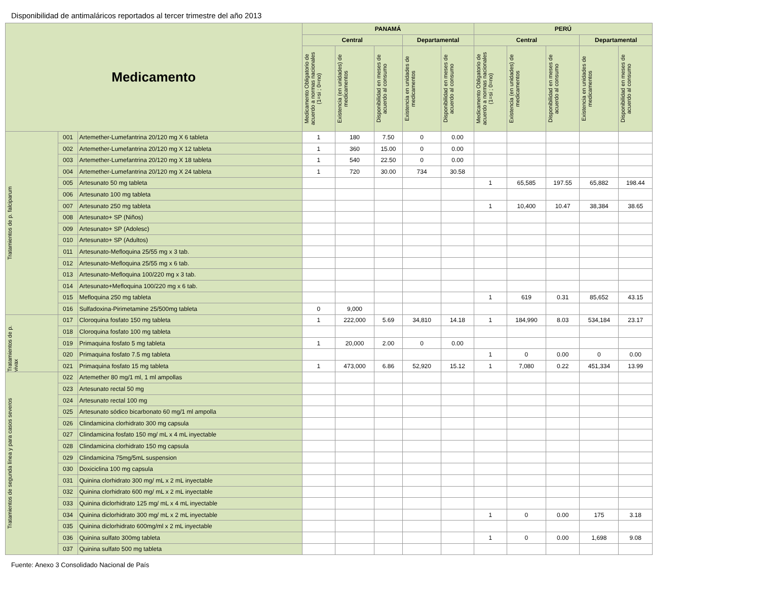Disponibilidad de antimaláricos reportados al tercer trimestre del año 2013
| Medicamento | | | PANAMÁ | | | | | PERÚ | | | | |
| --- | --- | --- | --- | --- | --- | --- | --- | --- | --- | --- | --- | --- |
| | | | Central | | | Departamental | | Central | | | Departamental | |
| | | | Medicamento Obligatorio de acuerdo a normas nacionales (1=si ; 0=no) | Existencia (en unidades) de medicamentos | Disponibilidad en meses de acuerdo al consumo | Existencia en unidades de medicamentos | Disponibilidad en meses de acuerdo al consumo | Medicamento Obligatorio de acuerdo a normas nacionales (1=si ; 0=no) | Existencia (en unidades) de medicamentos | Disponibilidad en meses de acuerdo al consumo | Existencia en unidades de medicamentos | Disponibilidad en meses de acuerdo al consumo |
| Tratamientos de p. falciparum | 001 | Artemether-Lumefantrina 20/120 mg X 6 tableta | 1 | 180 | 7.50 | 0 | 0.00 | | | | | |
| | 002 | Artemether-Lumefantrina 20/120 mg X 12 tableta | 1 | 360 | 15.00 | 0 | 0.00 | | | | | |
| | 003 | Artemether-Lumefantrina 20/120 mg X 18 tableta | 1 | 540 | 22.50 | 0 | 0.00 | | | | | |
| | 004 | Artemether-Lumefantrina 20/120 mg X 24 tableta | 1 | 720 | 30.00 | 734 | 30.58 | | | | | |
| | 005 | Artesunato 50 mg tableta | | | | | | 1 | 65,585 | 197.55 | 65,882 | 198.44 |
| | 006 | Artesunato 100 mg tableta | | | | | | | | | | |
| | 007 | Artesunato 250 mg tableta | | | | | | 1 | 10,400 | 10.47 | 38,384 | 38.65 |
| | 008 | Artesunato+ SP (Niños) | | | | | | | | | | |
| | 009 | Artesunato+ SP (Adolesc) | | | | | | | | | | |
| | 010 | Artesunato+ SP (Adultos) | | | | | | | | | | |
| | 011 | Artesunato-Mefloquina 25/55 mg x 3 tab. | | | | | | | | | | |
| | 012 | Artesunato-Mefloquina 25/55 mg x 6 tab. | | | | | | | | | | |
| | 013 | Artesunato-Mefloquina 100/220 mg x 3 tab. | | | | | | | | | | |
| | 014 | Artesunato+Mefloquina 100/220 mg x 6 tab. | | | | | | | | | | |
| | 015 | Mefloquina 250 mg tableta | | | | | | 1 | 619 | 0.31 | 85,652 | 43.15 |
| | 016 | Sulfadoxina-Pirimetamine 25/500mg tableta | 0 | 9,000 | | | | | | | | |
| Tratamientos de p. vivax | 017 | Cloroquina fosfato 150 mg tableta | 1 | 222,000 | 5.69 | 34,810 | 14.18 | 1 | 184,990 | 8.03 | 534,184 | 23.17 |
| | 018 | Cloroquina fosfato 100 mg tableta | | | | | | | | | | |
| | 019 | Primaquina fosfato 5 mg tableta | 1 | 20,000 | 2.00 | 0 | 0.00 | | | | | |
| | 020 | Primaquina fosfato 7.5 mg tableta | | | | | | 1 | 0 | 0.00 | 0 | 0.00 |
| | 021 | Primaquina fosfato 15 mg tableta | 1 | 473,000 | 6.86 | 52,920 | 15.12 | 1 | 7,080 | 0.22 | 451,334 | 13.99 |
| Tratamientos de segunda línea y para casos severos | 022 | Artemether 80 mg/1 ml, 1 ml ampollas | | | | | | | | | | |
| | 023 | Artesunato rectal 50 mg | | | | | | | | | | |
| | 024 | Artesunato rectal 100 mg | | | | | | | | | | |
| | 025 | Artesunato sódico bicarbonato 60 mg/1 ml ampolla | | | | | | | | | | |
| | 026 | Clindamicina clorhidrato 300 mg capsula | | | | | | | | | | |
| | 027 | Clindamicina fosfato 150 mg/ mL x 4 mL inyectable | | | | | | | | | | |
| | 028 | Clindamicina clorhidrato 150 mg capsula | | | | | | | | | | |
| | 029 | Clindamicina 75mg/5mL suspension | | | | | | | | | | |
| | 030 | Doxiciclina 100 mg capsula | | | | | | | | | | |
| | 031 | Quinina clorhidrato 300 mg/ mL x 2 mL inyectable | | | | | | | | | | |
| | 032 | Quinina clorhidrato 600 mg/ mL x 2 mL inyectable | | | | | | | | | | |
| | 033 | Quinina diclorhidrato 125 mg/ mL x 4 mL inyectable | | | | | | | | | | |
| | 034 | Quinina diclorhidrato 300 mg/ mL x 2 mL inyectable | | | | | | 1 | 0 | 0.00 | 175 | 3.18 |
| | 035 | Quinina diclorhidrato 600mg/ml x 2 mL inyectable | | | | | | | | | | |
| | 036 | Quinina sulfato 300mg tableta | | | | | | 1 | 0 | 0.00 | 1,698 | 9.08 |
| | 037 | Quinina sulfato 500 mg tableta | | | | | | | | | | |
Fuente: Anexo 3 Consolidado Nacional de País